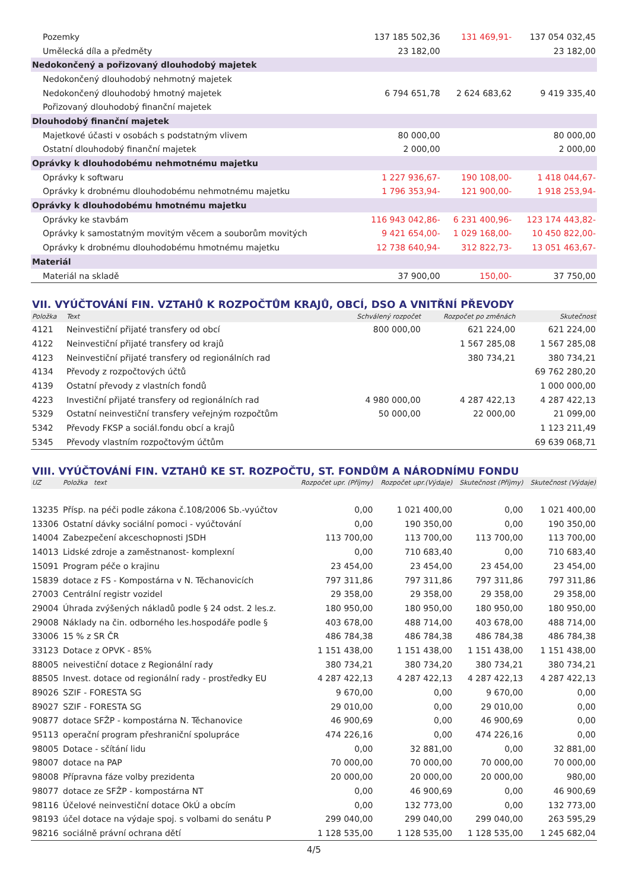| Pozemky | 137 185 502,36 | 131 469,91- | 137 054 032,45 |
| Umělecká díla a předměty | 23 182,00 | | 23 182,00 |
| Nedokončený a pořizovaný dlouhodobý majetek | | | |
| Nedokončený dlouhodobý nehmotný majetek | | | |
| Nedokončený dlouhodobý hmotný majetek | 6 794 651,78 | 2 624 683,62 | 9 419 335,40 |
| Pořizovaný dlouhodobý finanční majetek | | | |
| Dlouhodobý finanční majetek | | | |
| Majetkové účasti v osobách s podstatným vlivem | 80 000,00 | | 80 000,00 |
| Ostatní dlouhodobý finanční majetek | 2 000,00 | | 2 000,00 |
| Oprávky k dlouhodobému nehmotnému majetku | | | |
| Oprávky k softwaru | 1 227 936,67- | 190 108,00- | 1 418 044,67- |
| Oprávky k drobnému dlouhodobému nehmotnému majetku | 1 796 353,94- | 121 900,00- | 1 918 253,94- |
| Oprávky k dlouhodobému hmotnému majetku | | | |
| Oprávky ke stavbám | 116 943 042,86- | 6 231 400,96- | 123 174 443,82- |
| Oprávky k samostatným movitým věcem a souborům movitých | 9 421 654,00- | 1 029 168,00- | 10 450 822,00- |
| Oprávky k drobnému dlouhodobému hmotnému majetku | 12 738 640,94- | 312 822,73- | 13 051 463,67- |
| Materiál | | | |
| Materiál na skladě | 37 900,00 | 150,00- | 37 750,00 |
VII. VYÚČTOVÁNÍ FIN. VZTAHŮ K ROZPOČTŮM KRAJŮ, OBCÍ, DSO A VNITŘNÍ PŘEVODY
| Položka | Text | Schválený rozpočet | Rozpočet po změnách | Skutečnost |
| --- | --- | --- | --- | --- |
| 4121 | Neinvestiční přijaté transfery od obcí | 800 000,00 | 621 224,00 | 621 224,00 |
| 4122 | Neinvestiční přijaté transfery od krajů | | 1 567 285,08 | 1 567 285,08 |
| 4123 | Neinvestiční přijaté transfery od regionálních rad | | 380 734,21 | 380 734,21 |
| 4134 | Převody z rozpočtových účtů | | | 69 762 280,20 |
| 4139 | Ostatní převody z vlastních fondů | | | 1 000 000,00 |
| 4223 | Investiční přijaté transfery od regionálních rad | 4 980 000,00 | 4 287 422,13 | 4 287 422,13 |
| 5329 | Ostatní neinvestiční transfery veřejným rozpočtům | 50 000,00 | 22 000,00 | 21 099,00 |
| 5342 | Převody FKSP a sociál.fondu obcí a krajů | | | 1 123 211,49 |
| 5345 | Převody vlastním rozpočtovým účtům | | | 69 639 068,71 |
VIII. VYÚČTOVÁNÍ FIN. VZTAHŮ KE ST. ROZPOČTU, ST. FONDŮM A NÁRODNÍMU FONDU
| UZ | Položka text | Rozpočet upr. (Příjmy) | Rozpočet upr.(Výdaje) | Skutečnost (Příjmy) | Skutečnost (Výdaje) |
| --- | --- | --- | --- | --- | --- |
| 13235 | Přísp. na péči podle zákona č.108/2006 Sb.-vyúčtov | 0,00 | 1 021 400,00 | 0,00 | 1 021 400,00 |
| 13306 | Ostatní dávky sociální pomoci - vyúčtování | 0,00 | 190 350,00 | 0,00 | 190 350,00 |
| 14004 | Zabezpečení akceschopnosti JSDH | 113 700,00 | 113 700,00 | 113 700,00 | 113 700,00 |
| 14013 | Lidské zdroje a zaměstnanost- komplexní | 0,00 | 710 683,40 | 0,00 | 710 683,40 |
| 15091 | Program péče o krajinu | 23 454,00 | 23 454,00 | 23 454,00 | 23 454,00 |
| 15839 | dotace z FS - Kompostárna v N. Těchanovicích | 797 311,86 | 797 311,86 | 797 311,86 | 797 311,86 |
| 27003 | Centrální registr vozidel | 29 358,00 | 29 358,00 | 29 358,00 | 29 358,00 |
| 29004 | Úhrada zvýšených nákladů podle § 24 odst. 2 les.z. | 180 950,00 | 180 950,00 | 180 950,00 | 180 950,00 |
| 29008 | Náklady na čin. odborného les.hospodáře podle § | 403 678,00 | 488 714,00 | 403 678,00 | 488 714,00 |
| 33006 | 15 % z SR ČR | 486 784,38 | 486 784,38 | 486 784,38 | 486 784,38 |
| 33123 | Dotace z OPVK - 85% | 1 151 438,00 | 1 151 438,00 | 1 151 438,00 | 1 151 438,00 |
| 88005 | neivestiční dotace z Regionální rady | 380 734,21 | 380 734,20 | 380 734,21 | 380 734,21 |
| 88505 | Invest. dotace od regionální rady - prostředky EU | 4 287 422,13 | 4 287 422,13 | 4 287 422,13 | 4 287 422,13 |
| 89026 | SZIF - FORESTA SG | 9 670,00 | 0,00 | 9 670,00 | 0,00 |
| 89027 | SZIF - FORESTA SG | 29 010,00 | 0,00 | 29 010,00 | 0,00 |
| 90877 | dotace SFŽP - kompostárna N. Těchanovice | 46 900,69 | 0,00 | 46 900,69 | 0,00 |
| 95113 | operační program přeshraniční spolupráce | 474 226,16 | 0,00 | 474 226,16 | 0,00 |
| 98005 | Dotace - sčítání lidu | 0,00 | 32 881,00 | 0,00 | 32 881,00 |
| 98007 | dotace na PAP | 70 000,00 | 70 000,00 | 70 000,00 | 70 000,00 |
| 98008 | Přípravna fáze volby prezidenta | 20 000,00 | 20 000,00 | 20 000,00 | 980,00 |
| 98077 | dotace ze SFŽP - kompostárna NT | 0,00 | 46 900,69 | 0,00 | 46 900,69 |
| 98116 | Účelové neinvestiční dotace OkÚ a obcím | 0,00 | 132 773,00 | 0,00 | 132 773,00 |
| 98193 | účel dotace na výdaje spoj. s volbami do senátu P | 299 040,00 | 299 040,00 | 299 040,00 | 263 595,29 |
| 98216 | sociálně právní ochrana dětí | 1 128 535,00 | 1 128 535,00 | 1 128 535,00 | 1 245 682,04 |
4/5